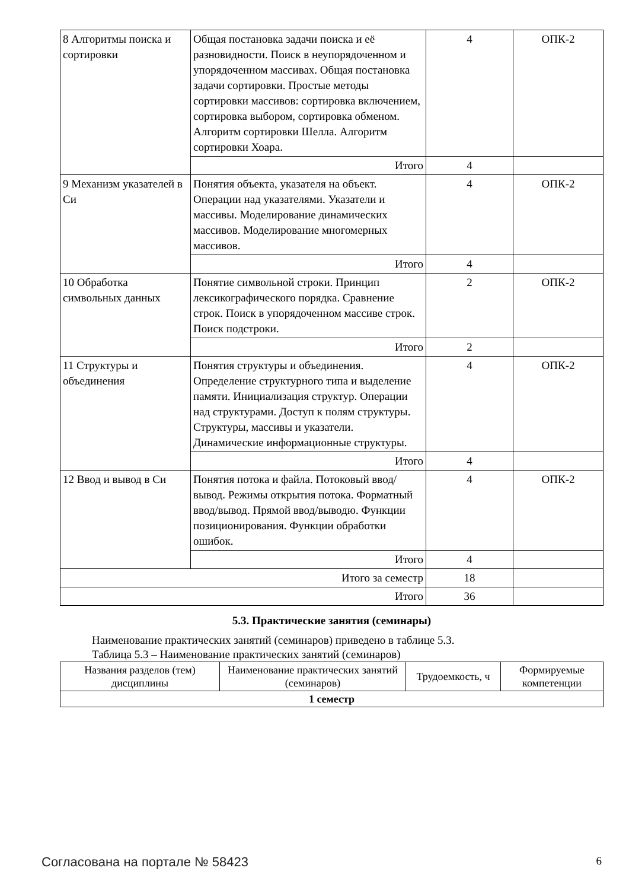| 8 Алгоритмы поиска и сортировки | Общая постановка задачи поиска и её разновидности. Поиск в неупорядоченном и упорядоченном массивах. Общая постановка задачи сортировки. Простые методы сортировки массивов: сортировка включением, сортировка выбором, сортировка обменом. Алгоритм сортировки Шелла. Алгоритм сортировки Хоара. | 4 | ОПК-2 |
| | Итого | 4 | |
| 9 Механизм указателей в Си | Понятия объекта, указателя на объект. Операции над указателями. Указатели и массивы. Моделирование динамических массивов. Моделирование многомерных массивов. | 4 | ОПК-2 |
| | Итого | 4 | |
| 10 Обработка символьных данных | Понятие символьной строки. Принцип лексикографического порядка. Сравнение строк. Поиск в упорядоченном массиве строк. Поиск подстроки. | 2 | ОПК-2 |
| | Итого | 2 | |
| 11 Структуры и объединения | Понятия структуры и объединения. Определение структурного типа и выделение памяти. Инициализация структур. Операции над структурами. Доступ к полям структуры. Структуры, массивы и указатели. Динамические информационные структуры. | 4 | ОПК-2 |
| | Итого | 4 | |
| 12 Ввод и вывод в Си | Понятия потока и файла. Потоковый ввод/вывод. Режимы открытия потока. Форматный ввод/вывод. Прямой ввод/выводю. Функции позиционирования. Функции обработки ошибок. | 4 | ОПК-2 |
| | Итого | 4 | |
| Итого за семестр | | 18 | |
| Итого | | 36 | |
5.3. Практические занятия (семинары)
Наименование практических занятий (семинаров) приведено в таблице 5.3.
Таблица 5.3 – Наименование практических занятий (семинаров)
| Названия разделов (тем) дисциплины | Наименование практических занятий (семинаров) | Трудоемкость, ч | Формируемые компетенции |
| --- | --- | --- | --- |
| 1 семестр | | | |
Согласована на портале № 58423 6